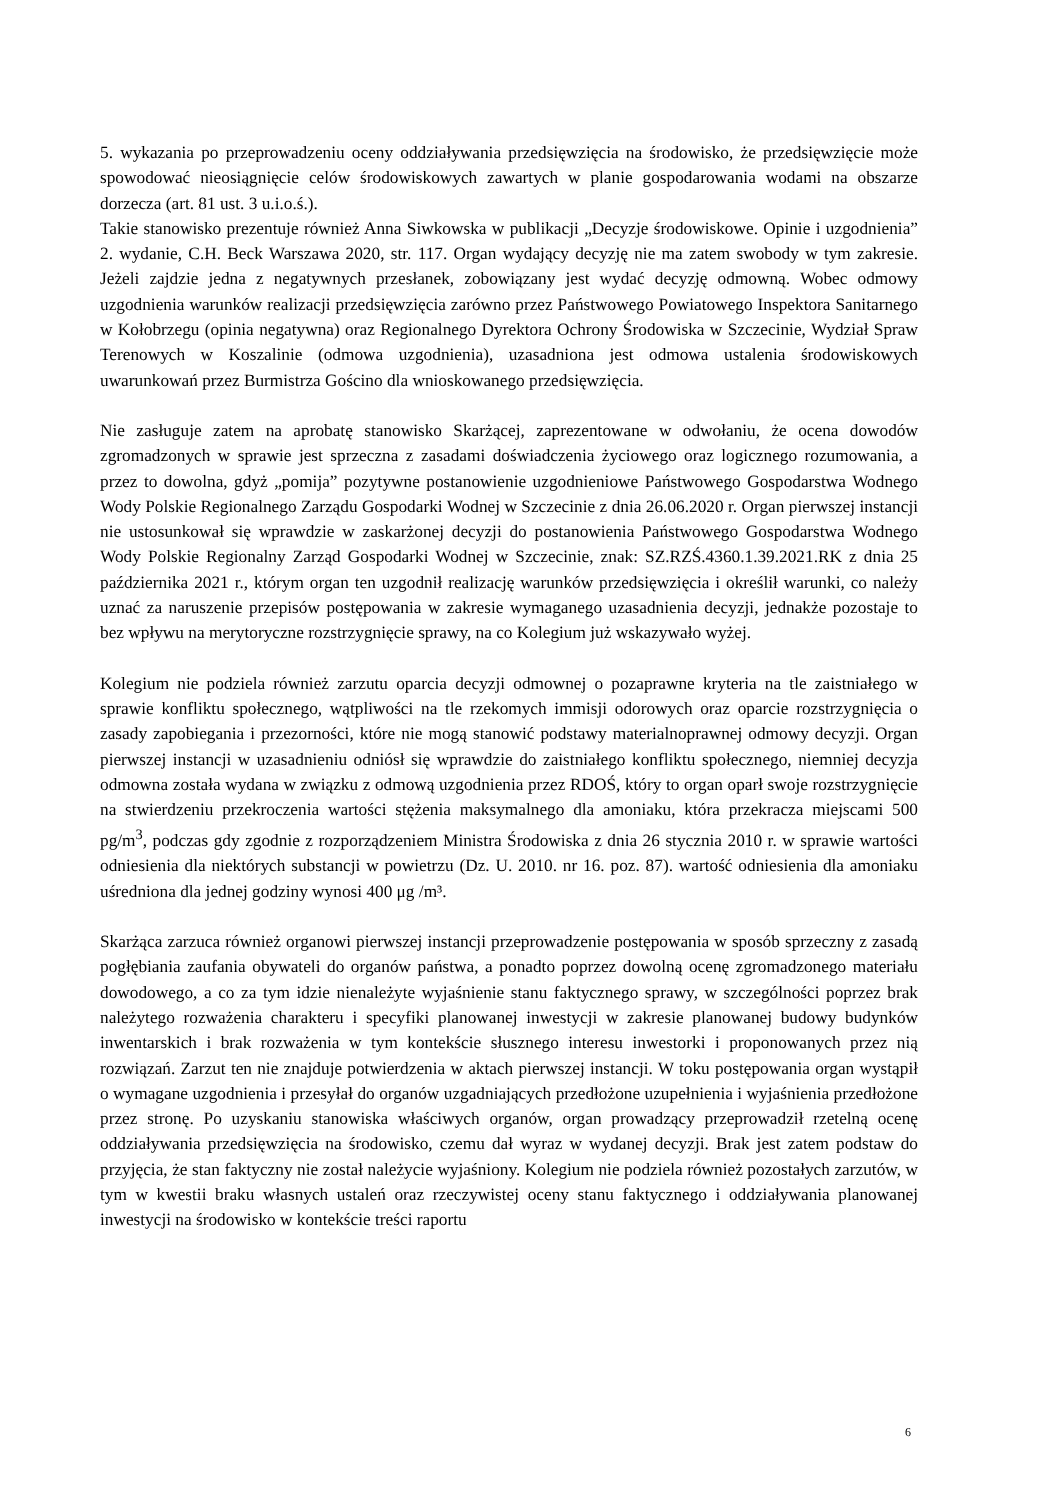5. wykazania po przeprowadzeniu oceny oddziaływania przedsięwzięcia na środowisko, że przedsięwzięcie może spowodować nieosiągnięcie celów środowiskowych zawartych w planie gospodarowania wodami na obszarze dorzecza (art. 81 ust. 3 u.i.o.ś.).
Takie stanowisko prezentuje również Anna Siwkowska w publikacji „Decyzje środowiskowe. Opinie i uzgodnienia” 2. wydanie, C.H. Beck Warszawa 2020, str. 117. Organ wydający decyzję nie ma zatem swobody w tym zakresie. Jeżeli zajdzie jedna z negatywnych przesłanek, zobowiązany jest wydać decyzję odmowną. Wobec odmowy uzgodnienia warunków realizacji przedsięwzięcia zarówno przez Państwowego Powiatowego Inspektora Sanitarnego w Kołobrzegu (opinia negatywna) oraz Regionalnego Dyrektora Ochrony Środowiska w Szczecinie, Wydział Spraw Terenowych w Koszalinie (odmowa uzgodnienia), uzasadniona jest odmowa ustalenia środowiskowych uwarunkowań przez Burmistrza Gościno dla wnioskowanego przedsięwzięcia.
Nie zasługuje zatem na aprobatę stanowisko Skarżącej, zaprezentowane w odwołaniu, że ocena dowodów zgromadzonych w sprawie jest sprzeczna z zasadami doświadczenia życiowego oraz logicznego rozumowania, a przez to dowolna, gdyż „pomija” pozytywne postanowienie uzgodnieniowe Państwowego Gospodarstwa Wodnego Wody Polskie Regionalnego Zarządu Gospodarki Wodnej w Szczecinie z dnia 26.06.2020 r. Organ pierwszej instancji nie ustosunkował się wprawdzie w zaskarżonej decyzji do postanowienia Państwowego Gospodarstwa Wodnego Wody Polskie Regionalny Zarząd Gospodarki Wodnej w Szczecinie, znak: SZ.RZŚ.4360.1.39.2021.RK z dnia 25 października 2021 r., którym organ ten uzgodnił realizację warunków przedsięwzięcia i określił warunki, co należy uznać za naruszenie przepisów postępowania w zakresie wymaganego uzasadnienia decyzji, jednakże pozostaje to bez wpływu na merytoryczne rozstrzygnięcie sprawy, na co Kolegium już wskazywało wyżej.
Kolegium nie podziela również zarzutu oparcia decyzji odmownej o pozaprawne kryteria na tle zaistniałego w sprawie konfliktu społecznego, wątpliwości na tle rzekomych immisji odorowych oraz oparcie rozstrzygnięcia o zasady zapobiegania i przezorności, które nie mogą stanowić podstawy materialnoprawnej odmowy decyzji. Organ pierwszej instancji w uzasadnieniu odniósł się wprawdzie do zaistniałego konfliktu społecznego, niemniej decyzja odmowna została wydana w związku z odmową uzgodnienia przez RDOŚ, który to organ oparł swoje rozstrzygnięcie na stwierdzeniu przekroczenia wartości stężenia maksymalnego dla amoniaku, która przekracza miejscami 500 pg/m<sup>3</sup>, podczas gdy zgodnie z rozporządzeniem Ministra Środowiska z dnia 26 stycznia 2010 r. w sprawie wartości odniesienia dla niektórych substancji w powietrzu (Dz. U. 2010. nr 16. poz. 87). wartość odniesienia dla amoniaku uśredniona dla jednej godziny wynosi 400 μg /m³.
Skarżąca zarzuca również organowi pierwszej instancji przeprowadzenie postępowania w sposób sprzeczny z zasadą pogłębiania zaufania obywateli do organów państwa, a ponadto poprzez dowolną ocenę zgromadzonego materiału dowodowego, a co za tym idzie nienależyte wyjaśnienie stanu faktycznego sprawy, w szczególności poprzez brak należytego rozważenia charakteru i specyfiki planowanej inwestycji w zakresie planowanej budowy budynków inwentarskich i brak rozważenia w tym kontekście słusznego interesu inwestorki i proponowanych przez nią rozwiązań. Zarzut ten nie znajduje potwierdzenia w aktach pierwszej instancji. W toku postępowania organ wystąpił o wymagane uzgodnienia i przesyłał do organów uzgadniających przedłożone uzupełnienia i wyjaśnienia przedłożone przez stronę. Po uzyskaniu stanowiska właściwych organów, organ prowadzący przeprowadził rzetelną ocenę oddziaływania przedsięwzięcia na środowisko, czemu dał wyraz w wydanej decyzji. Brak jest zatem podstaw do przyjęcia, że stan faktyczny nie został należycie wyjaśniony. Kolegium nie podziela również pozostałych zarzutów, w tym w kwestii braku własnych ustaleń oraz rzeczywistej oceny stanu faktycznego i oddziaływania planowanej inwestycji na środowisko w kontekście treści raportu
6